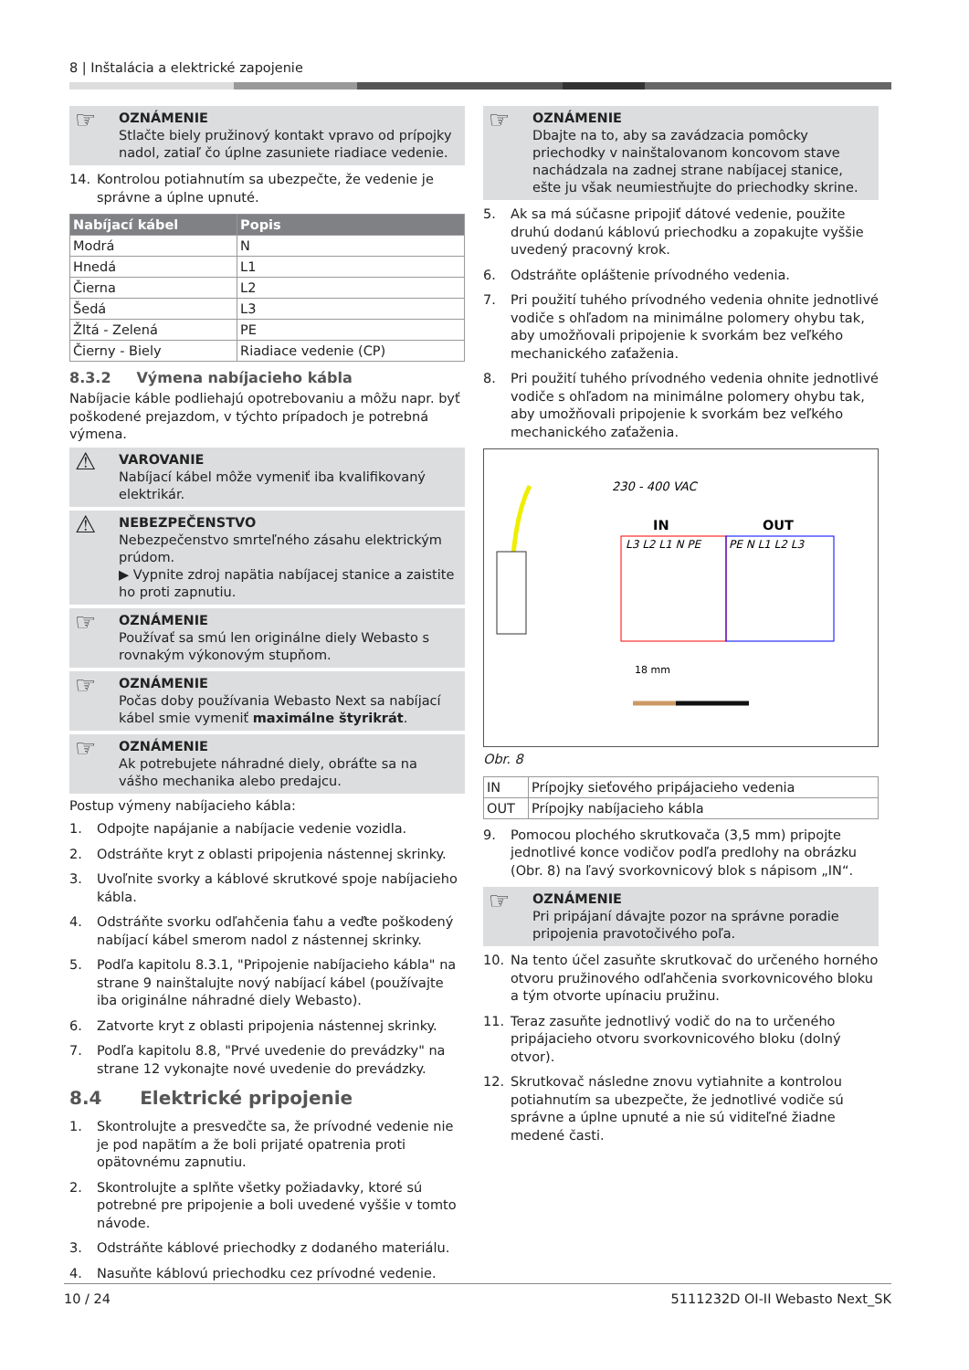8 | Inštalácia a elektrické zapojenie
☞ OZNÁMENIE
Stlačte biely pružinový kontakt vpravo od prípojky nadol, zatiaľ čo úplne zasuniete riadiace vedenie.
14. Kontrolou potiahnutím sa ubezpečte, že vedenie je správne a úplne upnuté.
| Nabíjací kábel | Popis |
| --- | --- |
| Modrá | N |
| Hnedá | L1 |
| Čierna | L2 |
| Šedá | L3 |
| Žltá - Zelená | PE |
| Čierny - Biely | Riadiace vedenie (CP) |
8.3.2 Výmena nabíjacieho kábla
Nabíjacie káble podliehajú opotrebovaniu a môžu napr. byť poškodené prejazdom, v týchto prípadoch je potrebná výmena.
⚠ VAROVANIE
Nabíjací kábel môže vymeniť iba kvalifikovaný elektrikár.
⚠ NEBEZPEČENSTVO
Nebezpečenstvo smrteľného zásahu elektrickým prúdom.
▶ Vypnite zdroj napätia nabíjacej stanice a zaistite ho proti zapnutiu.
☞ OZNÁMENIE
Používať sa smú len originálne diely Webasto s rovnakým výkonovým stupňom.
☞ OZNÁMENIE
Počas doby používania Webasto Next sa nabíjací kábel smie vymeniť maximálne štyrikrát.
☞ OZNÁMENIE
Ak potrebujete náhradné diely, obráťte sa na vášho mechanika alebo predajcu.
Postup výmeny nabíjacieho kábla:
1. Odpojte napájanie a nabíjacie vedenie vozidla.
2. Odstráňte kryt z oblasti pripojenia nástennej skrinky.
3. Uvoľnite svorky a káblové skrutkové spoje nabíjacieho kábla.
4. Odstráňte svorku odľahčenia ťahu a veďte poškodený nabíjací kábel smerom nadol z nástennej skrinky.
5. Podľa kapitolu 8.3.1, "Pripojenie nabíjacieho kábla" na strane 9 nainštalujte nový nabíjací kábel (používajte iba originálne náhradné diely Webasto).
6. Zatvorte kryt z oblasti pripojenia nástennej skrinky.
7. Podľa kapitolu 8.8, "Prvé uvedenie do prevádzky" na strane 12 vykonajte nové uvedenie do prevádzky.
8.4 Elektrické pripojenie
1. Skontrolujte a presvedčte sa, že prívodné vedenie nie je pod napätím a že boli prijaté opatrenia proti opätovnému zapnutiu.
2. Skontrolujte a splňte všetky požiadavky, ktoré sú potrebné pre pripojenie a boli uvedené vyššie v tomto návode.
3. Odstráňte káblové priechodky z dodaného materiálu.
4. Nasuňte káblovú priechodku cez prívodné vedenie.
☞ OZNÁMENIE
Dbajte na to, aby sa zavádzacia pomôcky priechodky v nainštalovanom koncovom stave nachádzala na zadnej strane nabíjacej stanice, ešte ju však neumiestňujte do priechodky skrine.
5. Ak sa má súčasne pripojiť dátové vedenie, použite druhú dodanú káblovú priechodku a zopakujte vyššie uvedený pracovný krok.
6. Odstráňte opláštenie prívodného vedenia.
7. Pri použití tuhého prívodného vedenia ohnite jednotlivé vodiče s ohľadom na minimálne polomery ohybu tak, aby umožňovali pripojenie k svorkám bez veľkého mechanického zaťaženia.
8. Pri použití tuhého prívodného vedenia ohnite jednotlivé vodiče s ohľadom na minimálne polomery ohybu tak, aby umožňovali pripojenie k svorkám bez veľkého mechanického zaťaženia.
230 - 400 VAC
IN
OUT
L3 L2 L1 N PE
PE N L1 L2 L3
18 mm
Obr. 8
| IN | Prípojky sieťového pripájacieho vedenia |
| OUT | Prípojky nabíjacieho kábla |
9. Pomocou plochého skrutkovača (3,5 mm) pripojte jednotlivé konce vodičov podľa predlohy na obrázku (Obr. 8) na ľavý svorkovnicový blok s nápisom „IN“.
☞ OZNÁMENIE
Pri pripájaní dávajte pozor na správne poradie pripojenia pravotočivého poľa.
10. Na tento účel zasuňte skrutkovač do určeného horného otvoru pružinového odľahčenia svorkovnicového bloku a tým otvorte upínaciu pružinu.
11. Teraz zasuňte jednotlivý vodič do na to určeného pripájacieho otvoru svorkovnicového bloku (dolný otvor).
12. Skrutkovač následne znovu vytiahnite a kontrolou potiahnutím sa ubezpečte, že jednotlivé vodiče sú správne a úplne upnuté a nie sú viditeľné žiadne medené časti.
10 / 24 5111232D OI-II Webasto Next_SK